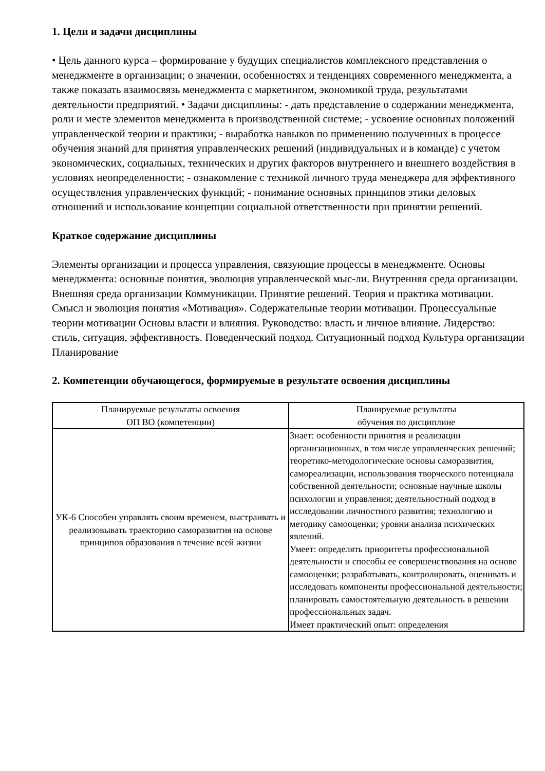1. Цели и задачи дисциплины
• Цель данного курса – формирование у будущих специалистов комплексного представления о менеджменте в организации; о значении, особенностях и тенденциях современного менеджмента, а также показать взаимосвязь менеджмента с маркетингом, экономикой труда, результатами деятельности предприятий. • Задачи дисциплины: - дать представление о содержании менеджмента, роли и месте элементов менеджмента в производственной системе; - усвоение основных положений управленческой теории и практики; - выработка навыков по применению полученных в процессе обучения знаний для принятия управленческих решений (индивидуальных и в команде) с учетом экономических, социальных, технических и других факторов внутреннего и внешнего воздействия в условиях неопределенности; - ознакомление с техникой личного труда менеджера для эффективного осуществления управленческих функций; - понимание основных принципов этики деловых отношений и использование концепции социальной ответственности при принятии решений.
Краткое содержание дисциплины
Элементы организации и процесса управления, связующие процессы в менеджменте. Основы менеджмента: основные понятия, эволюция управленческой мыс-ли. Внутренняя среда организации. Внешняя среда организации Коммуникации. Принятие решений. Теория и практика мотивации. Смысл и эволюция понятия «Мотивация». Содержательные теории мотивации. Процессуальные теории мотивации Основы власти и влияния. Руководство: власть и личное влияние. Лидерство: стиль, ситуация, эффективность. Поведенческий подход. Ситуационный подход Культура организации Планирование
2. Компетенции обучающегося, формируемые в результате освоения дисциплины
| Планируемые результаты освоения ОП ВО (компетенции) | Планируемые результаты обучения по дисциплине |
| --- | --- |
| УК-6 Способен управлять своим временем, выстраивать и реализовывать траекторию саморазвития на основе принципов образования в течение всей жизни | Знает: особенности принятия и реализации организационных, в том числе управленческих решений; теоретико-методологические основы саморазвития, самореализации, использования творческого потенциала собственной деятельности; основные научные школы психологии и управления; деятельностный подход в исследовании личностного развития; технологию и методику самооценки; уровни анализа психических явлений. Умеет: определять приоритеты профессиональной деятельности и способы ее совершенствования на основе самооценки; разрабатывать, контролировать, оценивать и исследовать компоненты профессиональной деятельности; планировать самостоятельную деятельность в решении профессиональных задач. Имеет практический опыт: определения |